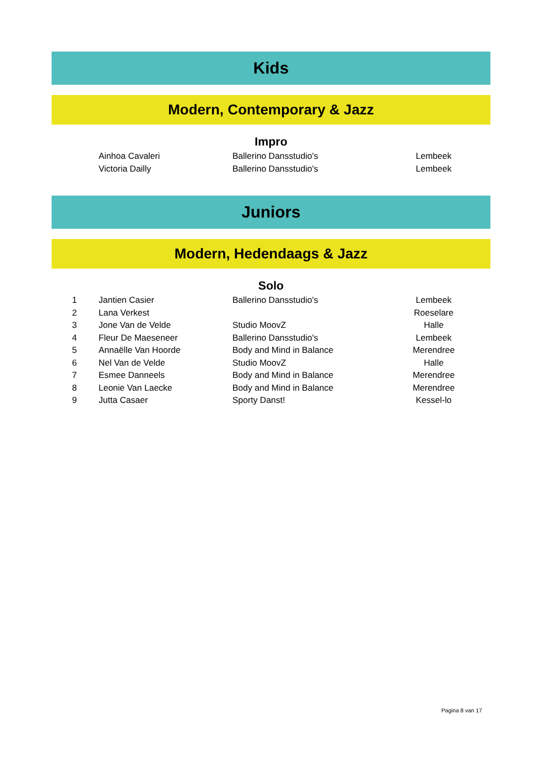Kids
Modern, Contemporary & Jazz
Impro
| | Ainhoa Cavaleri | Ballerino Dansstudio's | Lembeek | |
| | Victoria Dailly | Ballerino Dansstudio's | Lembeek | |
Juniors
Modern, Hedendaags & Jazz
Solo
| 1 | Jantien Casier | Ballerino Dansstudio's | Lembeek | |
| 2 | Lana Verkest | | Roeselare | |
| 3 | Jone Van de Velde | Studio MoovZ | Halle | |
| 4 | Fleur De Maeseneer | Ballerino Dansstudio's | Lembeek | |
| 5 | Annaëlle Van Hoorde | Body and Mind in Balance | Merendree | |
| 6 | Nel Van de Velde | Studio MoovZ | Halle | |
| 7 | Esmee Danneels | Body and Mind in Balance | Merendree | |
| 8 | Leonie Van Laecke | Body and Mind in Balance | Merendree | |
| 9 | Jutta Casaer | Sporty Danst! | Kessel-lo | |
Pagina 8 van 17